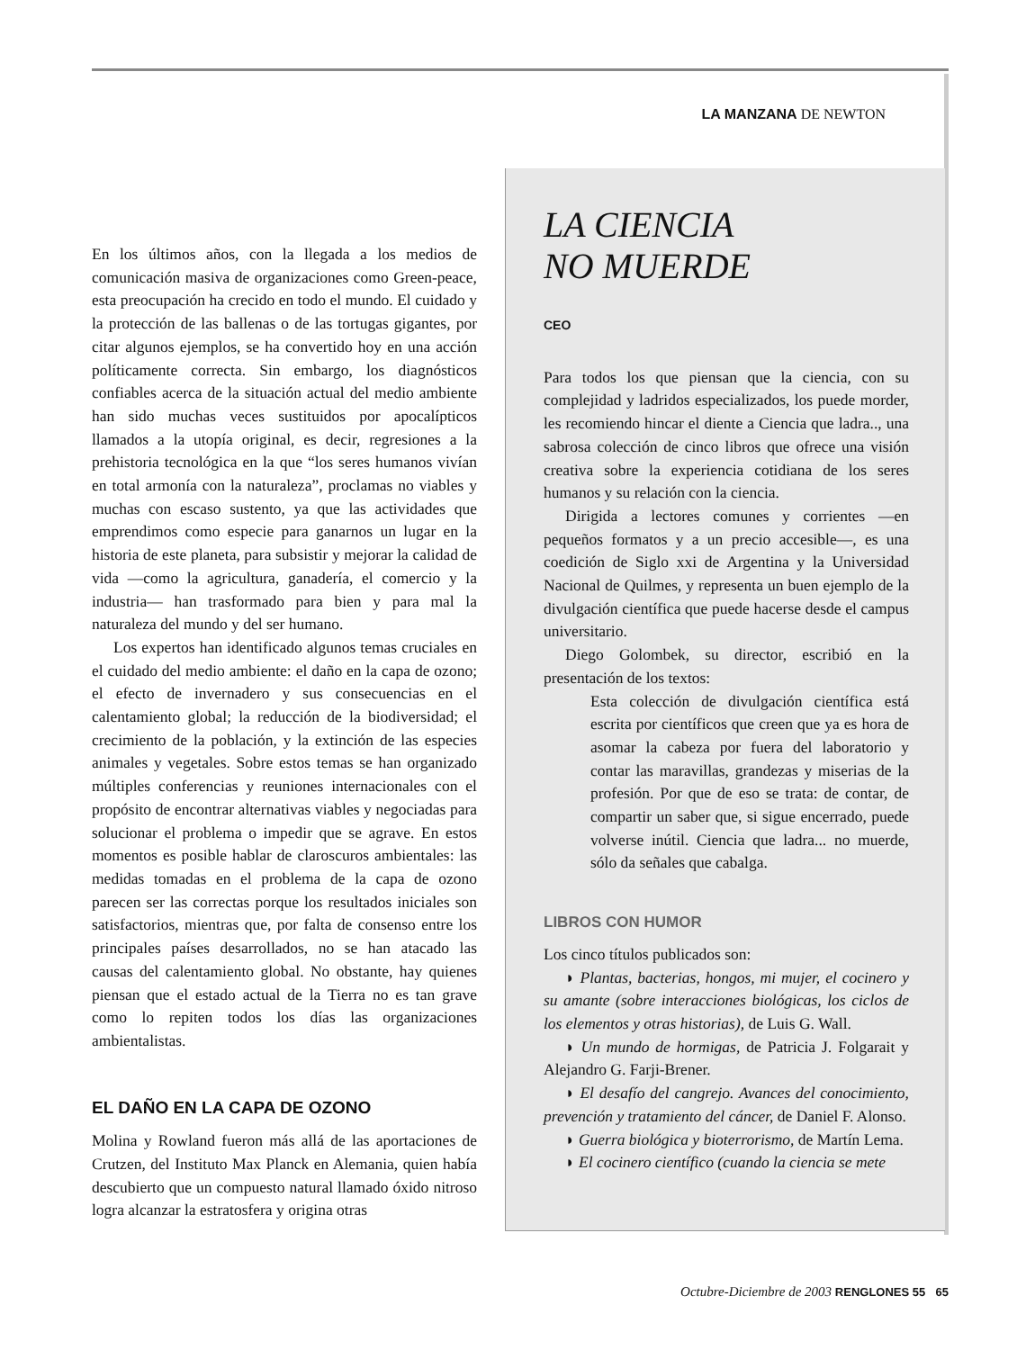LA MANZANA DE NEWTON
En los últimos años, con la llegada a los medios de comunicación masiva de organizaciones como Green-peace, esta preocupación ha crecido en todo el mundo. El cuidado y la protección de las ballenas o de las tortugas gigantes, por citar algunos ejemplos, se ha convertido hoy en una acción políticamente correcta. Sin embargo, los diagnósticos confiables acerca de la situación actual del medio ambiente han sido muchas veces sustituidos por apocalípticos llamados a la utopía original, es decir, regresiones a la prehistoria tecnológica en la que “los seres humanos vivían en total armonía con la naturaleza”, proclamas no viables y muchas con escaso sustento, ya que las actividades que emprendimos como especie para ganarnos un lugar en la historia de este planeta, para subsistir y mejorar la calidad de vida —como la agricultura, ganadería, el comercio y la industria— han trasformado para bien y para mal la naturaleza del mundo y del ser humano.
Los expertos han identificado algunos temas cruciales en el cuidado del medio ambiente: el daño en la capa de ozono; el efecto de invernadero y sus consecuencias en el calentamiento global; la reducción de la biodiversidad; el crecimiento de la población, y la extinción de las especies animales y vegetales. Sobre estos temas se han organizado múltiples conferencias y reuniones internacionales con el propósito de encontrar alternativas viables y negociadas para solucionar el problema o impedir que se agrave. En estos momentos es posible hablar de claroscuros ambientales: las medidas tomadas en el problema de la capa de ozono parecen ser las correctas porque los resultados iniciales son satisfactorios, mientras que, por falta de consenso entre los principales países desarrollados, no se han atacado las causas del calentamiento global. No obstante, hay quienes piensan que el estado actual de la Tierra no es tan grave como lo repiten todos los días las organizaciones ambientalistas.
EL DAÑO EN LA CAPA DE OZONO
Molina y Rowland fueron más allá de las aportaciones de Crutzen, del Instituto Max Planck en Alemania, quien había descubierto que un compuesto natural llamado óxido nitroso logra alcanzar la estratosfera y origina otras
LA CIENCIA
NO MUERDE
CEO
Para todos los que piensan que la ciencia, con su complejidad y ladridos especializados, los puede morder, les recomiendo hincar el diente a Ciencia que ladra.., una sabrosa colección de cinco libros que ofrece una visión creativa sobre la experiencia cotidiana de los seres humanos y su relación con la ciencia.
Dirigida a lectores comunes y corrientes —en pequeños formatos y a un precio accesible—, es una coedición de Siglo xxi de Argentina y la Universidad Nacional de Quilmes, y representa un buen ejemplo de la divulgación científica que puede hacerse desde el campus universitario.
Diego Golombek, su director, escribió en la presentación de los textos:
Esta colección de divulgación científica está escrita por científicos que creen que ya es hora de asomar la cabeza por fuera del laboratorio y contar las maravillas, grandezas y miserias de la profesión. Por que de eso se trata: de contar, de compartir un saber que, si sigue encerrado, puede volverse inútil. Ciencia que ladra... no muerde, sólo da señales que cabalga.
LIBROS CON HUMOR
Los cinco títulos publicados son:
◗ Plantas, bacterias, hongos, mi mujer, el cocinero y su amante (sobre interacciones biológicas, los ciclos de los elementos y otras historias), de Luis G. Wall.
◗ Un mundo de hormigas, de Patricia J. Folgarait y Alejandro G. Farji-Brener.
◗ El desafío del cangrejo. Avances del conocimiento, prevención y tratamiento del cáncer, de Daniel F. Alonso.
◗ Guerra biológica y bioterrorismo, de Martín Lema.
◗ El cocinero científico (cuando la ciencia se mete
Octubre-Diciembre de 2003 RENGLONES 55 65